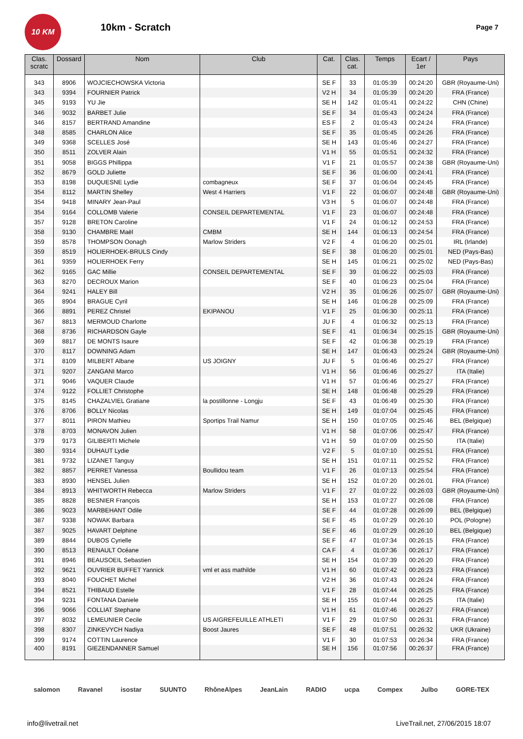10 KM
10km - Scratch
Page 7
| Clas. scratc | Dossard | Nom | Club | Cat. | Clas. cat. | Temps | Ecart / 1er | Pays |
| --- | --- | --- | --- | --- | --- | --- | --- | --- |
| 343 | 8906 | WOJCIECHOWSKA Victoria | | SE F | 33 | 01:05:39 | 00:24:20 | GBR (Royaume-Uni) |
| 343 | 9394 | FOURNIER Patrick | | V2 H | 34 | 01:05:39 | 00:24:20 | FRA (France) |
| 345 | 9193 | YU Jie | | SE H | 142 | 01:05:41 | 00:24:22 | CHN (Chine) |
| 346 | 9032 | BARBET Julie | | SE F | 34 | 01:05:43 | 00:24:24 | FRA (France) |
| 346 | 8157 | BERTRAND Amandine | | ES F | 2 | 01:05:43 | 00:24:24 | FRA (France) |
| 348 | 8585 | CHARLON Alice | | SE F | 35 | 01:05:45 | 00:24:26 | FRA (France) |
| 349 | 9368 | SCELLES José | | SE H | 143 | 01:05:46 | 00:24:27 | FRA (France) |
| 350 | 8511 | ZOLVER Alain | | V1 H | 55 | 01:05:51 | 00:24:32 | FRA (France) |
| 351 | 9058 | BIGGS Phillippa | | V1 F | 21 | 01:05:57 | 00:24:38 | GBR (Royaume-Uni) |
| 352 | 8679 | GOLD Juliette | | SE F | 36 | 01:06:00 | 00:24:41 | FRA (France) |
| 353 | 8198 | DUQUESNE Lydie | combagneux | SE F | 37 | 01:06:04 | 00:24:45 | FRA (France) |
| 354 | 8112 | MARTIN Shelley | West 4 Harriers | V1 F | 22 | 01:06:07 | 00:24:48 | GBR (Royaume-Uni) |
| 354 | 9418 | MINARY Jean-Paul | | V3 H | 5 | 01:06:07 | 00:24:48 | FRA (France) |
| 354 | 9164 | COLLOMB Valerie | CONSEIL DEPARTEMENTAL | V1 F | 23 | 01:06:07 | 00:24:48 | FRA (France) |
| 357 | 9128 | BRETON Caroline | | V1 F | 24 | 01:06:12 | 00:24:53 | FRA (France) |
| 358 | 9130 | CHAMBRE Maël | CMBM | SE H | 144 | 01:06:13 | 00:24:54 | FRA (France) |
| 359 | 8578 | THOMPSON Oonagh | Marlow Striders | V2 F | 4 | 01:06:20 | 00:25:01 | IRL (Irlande) |
| 359 | 8519 | HOLIERHOEK-BRULS Cindy | | SE F | 38 | 01:06:20 | 00:25:01 | NED (Pays-Bas) |
| 361 | 9359 | HOLIERHOEK Ferry | | SE H | 145 | 01:06:21 | 00:25:02 | NED (Pays-Bas) |
| 362 | 9165 | GAC Millie | CONSEIL DEPARTEMENTAL | SE F | 39 | 01:06:22 | 00:25:03 | FRA (France) |
| 363 | 8270 | DECROUX Marion | | SE F | 40 | 01:06:23 | 00:25:04 | FRA (France) |
| 364 | 9241 | HALEY Bill | | V2 H | 35 | 01:06:26 | 00:25:07 | GBR (Royaume-Uni) |
| 365 | 8904 | BRAGUE Cyril | | SE H | 146 | 01:06:28 | 00:25:09 | FRA (France) |
| 366 | 8891 | PEREZ Christel | EKIPANOU | V1 F | 25 | 01:06:30 | 00:25:11 | FRA (France) |
| 367 | 8813 | MERMOUD Charlotte | | JU F | 4 | 01:06:32 | 00:25:13 | FRA (France) |
| 368 | 8736 | RICHARDSON Gayle | | SE F | 41 | 01:06:34 | 00:25:15 | GBR (Royaume-Uni) |
| 369 | 8817 | DE MONTS Isaure | | SE F | 42 | 01:06:38 | 00:25:19 | FRA (France) |
| 370 | 8117 | DOWNING Adam | | SE H | 147 | 01:06:43 | 00:25:24 | GBR (Royaume-Uni) |
| 371 | 8109 | MILBERT Albane | US JOIGNY | JU F | 5 | 01:06:46 | 00:25:27 | FRA (France) |
| 371 | 9207 | ZANGANI Marco | | V1 H | 56 | 01:06:46 | 00:25:27 | ITA (Italie) |
| 371 | 9046 | VAQUER Claude | | V1 H | 57 | 01:06:46 | 00:25:27 | FRA (France) |
| 374 | 9122 | FOLLIET Christophe | | SE H | 148 | 01:06:48 | 00:25:29 | FRA (France) |
| 375 | 8145 | CHAZALVIEL Gratiane | la postillonne - Longju | SE F | 43 | 01:06:49 | 00:25:30 | FRA (France) |
| 376 | 8706 | BOLLY Nicolas | | SE H | 149 | 01:07:04 | 00:25:45 | FRA (France) |
| 377 | 8011 | PIRON Mathieu | Sportips Trail Namur | SE H | 150 | 01:07:05 | 00:25:46 | BEL (Belgique) |
| 378 | 8703 | MONAVON Julien | | V1 H | 58 | 01:07:06 | 00:25:47 | FRA (France) |
| 379 | 9173 | GILIBERTI Michele | | V1 H | 59 | 01:07:09 | 00:25:50 | ITA (Italie) |
| 380 | 9314 | DUHAUT Lydie | | V2 F | 5 | 01:07:10 | 00:25:51 | FRA (France) |
| 381 | 9732 | LIZANET Tanguy | | SE H | 151 | 01:07:11 | 00:25:52 | FRA (France) |
| 382 | 8857 | PERRET Vanessa | Boullidou team | V1 F | 26 | 01:07:13 | 00:25:54 | FRA (France) |
| 383 | 8930 | HENSEL Julien | | SE H | 152 | 01:07:20 | 00:26:01 | FRA (France) |
| 384 | 8913 | WHITWORTH Rebecca | Marlow Striders | V1 F | 27 | 01:07:22 | 00:26:03 | GBR (Royaume-Uni) |
| 385 | 8828 | BESNIER François | | SE H | 153 | 01:07:27 | 00:26:08 | FRA (France) |
| 386 | 9023 | MARBEHANT Odile | | SE F | 44 | 01:07:28 | 00:26:09 | BEL (Belgique) |
| 387 | 9338 | NOWAK Barbara | | SE F | 45 | 01:07:29 | 00:26:10 | POL (Pologne) |
| 387 | 9025 | HAVART Delphine | | SE F | 46 | 01:07:29 | 00:26:10 | BEL (Belgique) |
| 389 | 8844 | DUBOS Cyrielle | | SE F | 47 | 01:07:34 | 00:26:15 | FRA (France) |
| 390 | 8513 | RENAULT Océane | | CA F | 4 | 01:07:36 | 00:26:17 | FRA (France) |
| 391 | 8946 | BEAUSOEIL Sebastien | | SE H | 154 | 01:07:39 | 00:26:20 | FRA (France) |
| 392 | 9621 | OUVRIER BUFFET Yannick | vml et ass mathilde | V1 H | 60 | 01:07:42 | 00:26:23 | FRA (France) |
| 393 | 8040 | FOUCHET Michel | | V2 H | 36 | 01:07:43 | 00:26:24 | FRA (France) |
| 394 | 8521 | THIBAUD Estelle | | V1 F | 28 | 01:07:44 | 00:26:25 | FRA (France) |
| 394 | 9231 | FONTANA Daniele | | SE H | 155 | 01:07:44 | 00:26:25 | ITA (Italie) |
| 396 | 9066 | COLLIAT Stephane | | V1 H | 61 | 01:07:46 | 00:26:27 | FRA (France) |
| 397 | 8032 | LEMEUNIER Cecile | US AIGREFEUILLE ATHLETI | V1 F | 29 | 01:07:50 | 00:26:31 | FRA (France) |
| 398 | 8307 | ZINKEVYCH Nadiya | Boost Jaures | SE F | 48 | 01:07:51 | 00:26:32 | UKR (Ukraine) |
| 399 | 9174 | COTTIN Laurence | | V1 F | 30 | 01:07:53 | 00:26:34 | FRA (France) |
| 400 | 8191 | GIEZENDANNER Samuel | | SE H | 156 | 01:07:56 | 00:26:37 | FRA (France) |
salomon Ravanel isostar SUUNTO RhôneAlpes JeanLain RADIO ucpa Compex Julbo GORE-TEX
info@livetrail.net LiveTrail.net, 27/06/2015 18:07